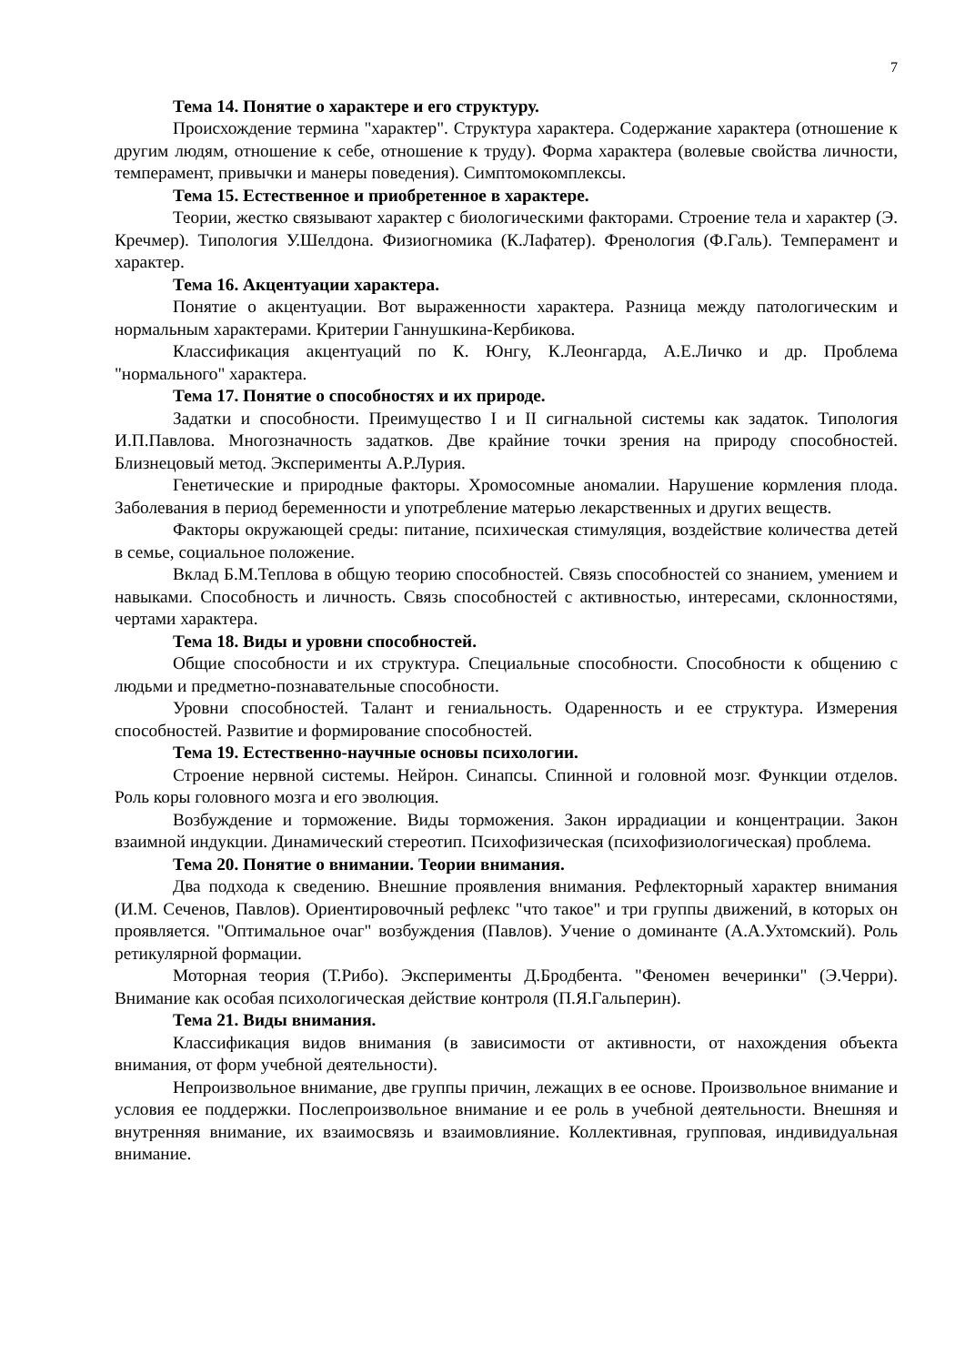7
Тема 14. Понятие о характере и его структуру.
Происхождение термина "характер". Структура характера. Содержание характера (отношение к другим людям, отношение к себе, отношение к труду). Форма характера (волевые свойства личности, темперамент, привычки и манеры поведения). Симптомокомплексы.
Тема 15. Естественное и приобретенное в характере.
Теории, жестко связывают характер с биологическими факторами. Строение тела и характер (Э. Кречмер). Типология У.Шелдона. Физиогномика (К.Лафатер). Френология (Ф.Галь). Темперамент и характер.
Тема 16. Акцентуации характера.
Понятие о акцентуации. Вот выраженности характера. Разница между патологическим и нормальным характерами. Критерии Ганнушкина-Кербикова.
Классификация акцентуаций по К. Юнгу, К.Леонгарда, А.Е.Личко и др. Проблема "нормального" характера.
Тема 17. Понятие о способностях и их природе.
Задатки и способности. Преимущество I и II сигнальной системы как задаток. Типология И.П.Павлова. Многозначность задатков. Две крайние точки зрения на природу способностей. Близнецовый метод. Эксперименты А.Р.Лурия.
Генетические и природные факторы. Хромосомные аномалии. Нарушение кормления плода. Заболевания в период беременности и употребление матерью лекарственных и других веществ.
Факторы окружающей среды: питание, психическая стимуляция, воздействие количества детей в семье, социальное положение.
Вклад Б.М.Теплова в общую теорию способностей. Связь способностей со знанием, умением и навыками. Способность и личность. Связь способностей с активностью, интересами, склонностями, чертами характера.
Тема 18. Виды и уровни способностей.
Общие способности и их структура. Специальные способности. Способности к общению с людьми и предметно-познавательные способности.
Уровни способностей. Талант и гениальность. Одаренность и ее структура. Измерения способностей. Развитие и формирование способностей.
Тема 19. Естественно-научные основы психологии.
Строение нервной системы. Нейрон. Синапсы. Спинной и головной мозг. Функции отделов. Роль коры головного мозга и его эволюция.
Возбуждение и торможение. Виды торможения. Закон иррадиации и концентрации. Закон взаимной индукции. Динамический стереотип. Психофизическая (психофизиологическая) проблема.
Тема 20. Понятие о внимании. Теории внимания.
Два подхода к сведению. Внешние проявления внимания. Рефлекторный характер внимания (И.М. Сеченов, Павлов). Ориентировочный рефлекс "что такое" и три группы движений, в которых он проявляется. "Оптимальное очаг" возбуждения (Павлов). Учение о доминанте (А.А.Ухтомский). Роль ретикулярной формации.
Моторная теория (Т.Рибо). Эксперименты Д.Бродбента. "Феномен вечеринки" (Э.Черри). Внимание как особая психологическая действие контроля (П.Я.Гальперин).
Тема 21. Виды внимания.
Классификация видов внимания (в зависимости от активности, от нахождения объекта внимания, от форм учебной деятельности).
Непроизвольное внимание, две группы причин, лежащих в ее основе. Произвольное внимание и условия ее поддержки. Послепроизвольное внимание и ее роль в учебной деятельности. Внешняя и внутренняя внимание, их взаимосвязь и взаимовлияние. Коллективная, групповая, индивидуальная внимание.